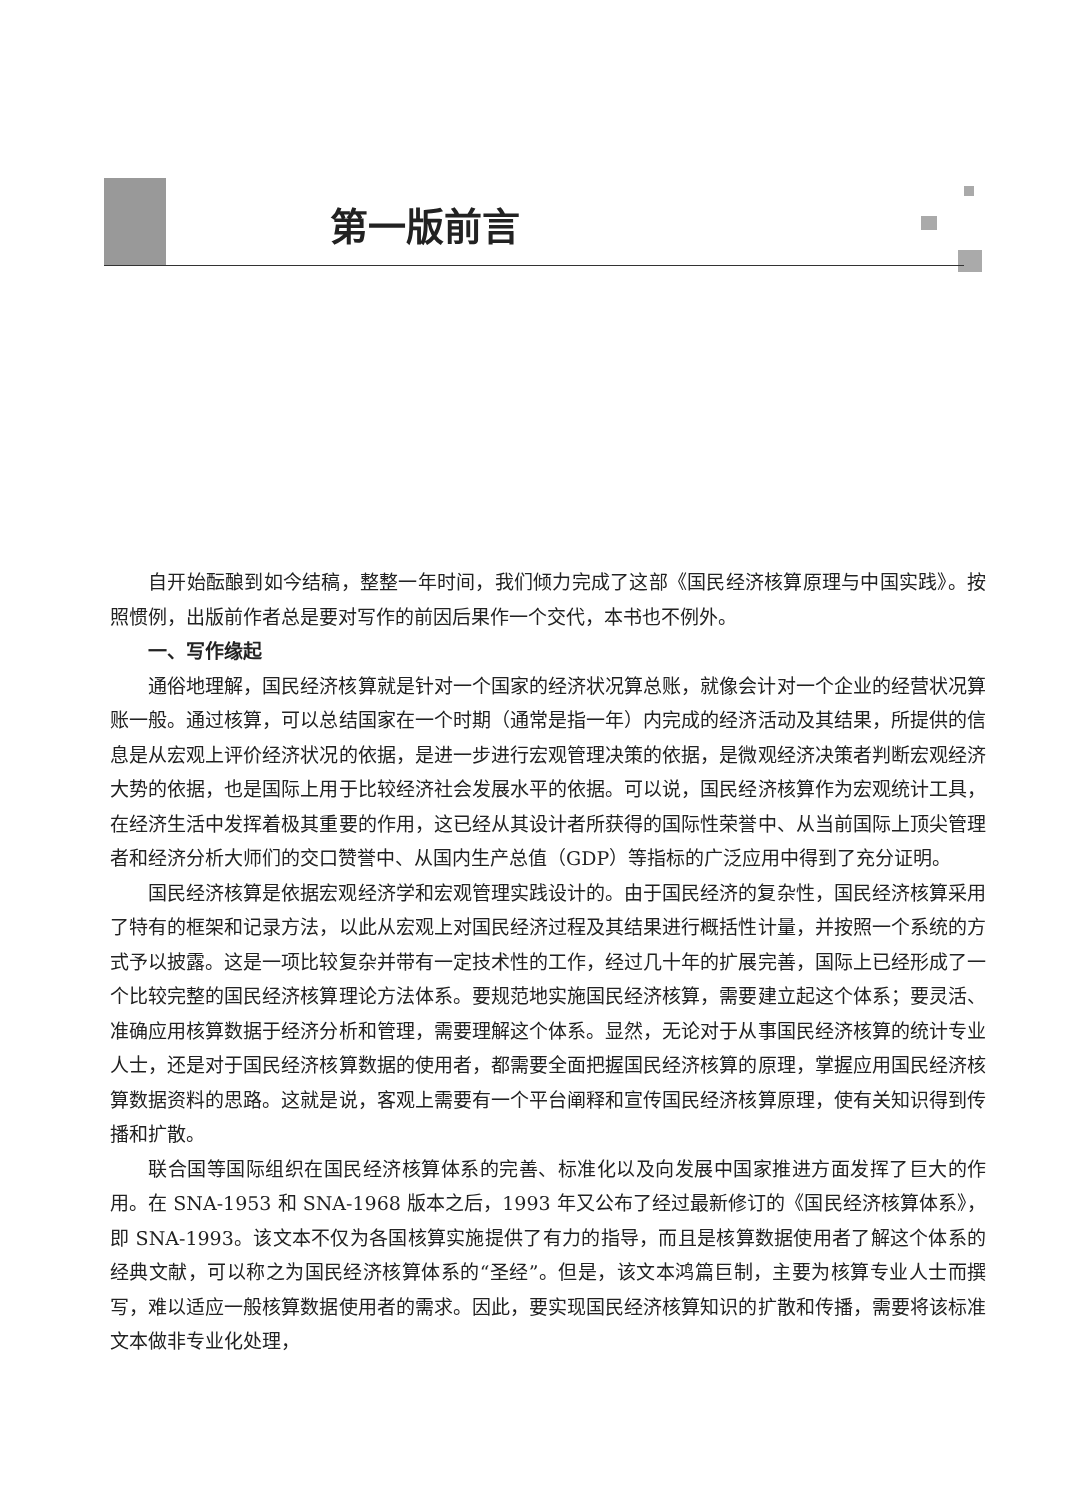第一版前言
自开始酝酿到如今结稿，整整一年时间，我们倾力完成了这部《国民经济核算原理与中国实践》。按照惯例，出版前作者总是要对写作的前因后果作一个交代，本书也不例外。
一、写作缘起
通俗地理解，国民经济核算就是针对一个国家的经济状况算总账，就像会计对一个企业的经营状况算账一般。通过核算，可以总结国家在一个时期（通常是指一年）内完成的经济活动及其结果，所提供的信息是从宏观上评价经济状况的依据，是进一步进行宏观管理决策的依据，是微观经济决策者判断宏观经济大势的依据，也是国际上用于比较经济社会发展水平的依据。可以说，国民经济核算作为宏观统计工具，在经济生活中发挥着极其重要的作用，这已经从其设计者所获得的国际性荣誉中、从当前国际上顶尖管理者和经济分析大师们的交口赞誉中、从国内生产总值（GDP）等指标的广泛应用中得到了充分证明。
国民经济核算是依据宏观经济学和宏观管理实践设计的。由于国民经济的复杂性，国民经济核算采用了特有的框架和记录方法，以此从宏观上对国民经济过程及其结果进行概括性计量，并按照一个系统的方式予以披露。这是一项比较复杂并带有一定技术性的工作，经过几十年的扩展完善，国际上已经形成了一个比较完整的国民经济核算理论方法体系。要规范地实施国民经济核算，需要建立起这个体系；要灵活、准确应用核算数据于经济分析和管理，需要理解这个体系。显然，无论对于从事国民经济核算的统计专业人士，还是对于国民经济核算数据的使用者，都需要全面把握国民经济核算的原理，掌握应用国民经济核算数据资料的思路。这就是说，客观上需要有一个平台阐释和宣传国民经济核算原理，使有关知识得到传播和扩散。
联合国等国际组织在国民经济核算体系的完善、标准化以及向发展中国家推进方面发挥了巨大的作用。在 SNA-1953 和 SNA-1968 版本之后，1993 年又公布了经过最新修订的《国民经济核算体系》，即 SNA-1993。该文本不仅为各国核算实施提供了有力的指导，而且是核算数据使用者了解这个体系的经典文献，可以称之为国民经济核算体系的“圣经”。但是，该文本鸿篇巨制，主要为核算专业人士而撰写，难以适应一般核算数据使用者的需求。因此，要实现国民经济核算知识的扩散和传播，需要将该标准文本做非专业化处理，